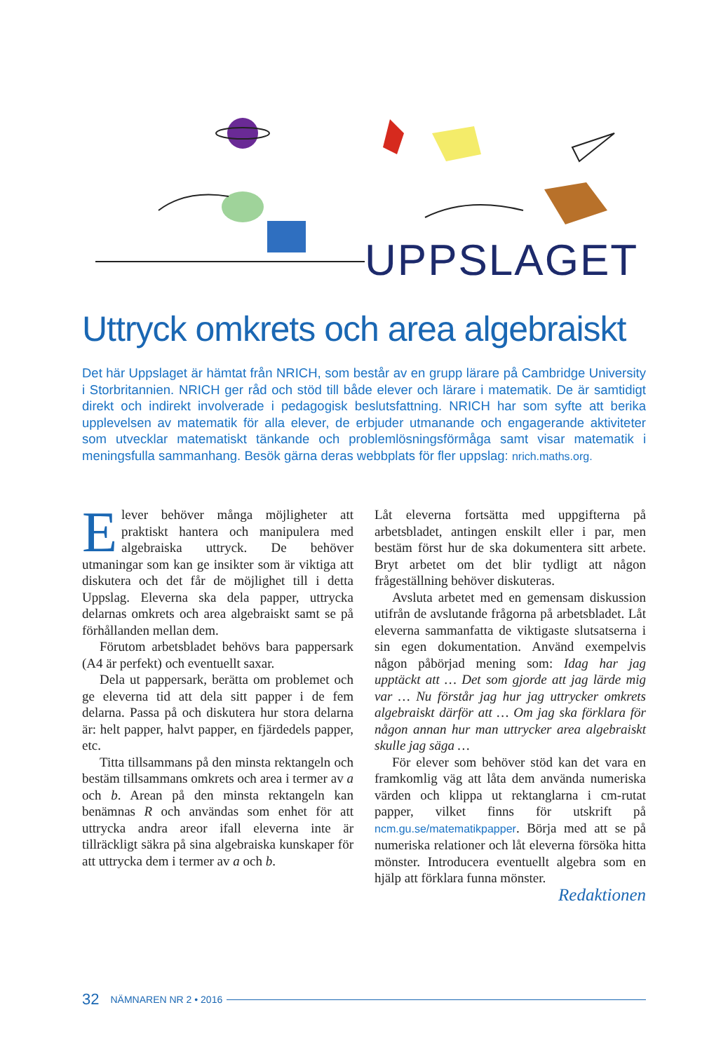UPPSLAGET
Uttryck omkrets och area algebraiskt
Det här Uppslaget är hämtat från NRICH, som består av en grupp lärare på Cambridge University i Storbritannien. NRICH ger råd och stöd till både elever och lärare i matematik. De är samtidigt direkt och indirekt involverade i pedagogisk beslutsfattning. NRICH har som syfte att berika upplevelsen av matematik för alla elever, de erbjuder utmanande och engagerande aktiviteter som utvecklar matematiskt tänkande och problemlösningsförmåga samt visar matematik i meningsfulla sammanhang. Besök gärna deras webbplats för fler uppslag: nrich.maths.org.
Elever behöver många möjligheter att praktiskt hantera och manipulera med algebraiska uttryck. De behöver utmaningar som kan ge insikter som är viktiga att diskutera och det får de möjlighet till i detta Uppslag. Eleverna ska dela papper, uttrycka delarnas omkrets och area algebraiskt samt se på förhållanden mellan dem.
Förutom arbetsbladet behövs bara pappersark (A4 är perfekt) och eventuellt saxar.
Dela ut pappersark, berätta om problemet och ge eleverna tid att dela sitt papper i de fem delarna. Passa på och diskutera hur stora delarna är: helt papper, halvt papper, en fjärdedels papper, etc.
Titta tillsammans på den minsta rektangeln och bestäm tillsammans omkrets och area i termer av a och b. Arean på den minsta rektangeln kan benämnas R och användas som enhet för att uttrycka andra areor ifall eleverna inte är tillräckligt säkra på sina algebraiska kunskaper för att uttrycka dem i termer av a och b.
Låt eleverna fortsätta med uppgifterna på arbetsbladet, antingen enskilt eller i par, men bestäm först hur de ska dokumentera sitt arbete. Bryt arbetet om det blir tydligt att någon frågeställning behöver diskuteras.
Avsluta arbetet med en gemensam diskussion utifrån de avslutande frågorna på arbetsbladet. Låt eleverna sammanfatta de viktigaste slutsatserna i sin egen dokumentation. Använd exempelvis någon påbörjad mening som: Idag har jag upptäckt att … Det som gjorde att jag lärde mig var … Nu förstår jag hur jag uttrycker omkrets algebraiskt därför att … Om jag ska förklara för någon annan hur man uttrycker area algebraiskt skulle jag säga …
För elever som behöver stöd kan det vara en framkomlig väg att låta dem använda numeriska värden och klippa ut rektanglarna i cm-rutat papper, vilket finns för utskrift på ncm.gu.se/matematikpapper. Börja med att se på numeriska relationer och låt eleverna försöka hitta mönster. Introducera eventuellt algebra som en hjälp att förklara funna mönster.
Redaktionen
32 NÄMNAREN NR 2 • 2016